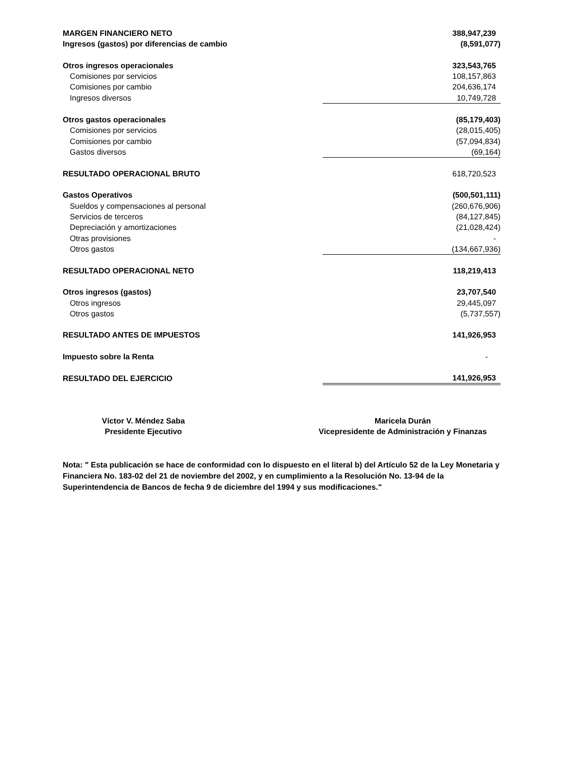| MARGEN FINANCIERO NETO | 388,947,239 |
| Ingresos (gastos) por diferencias de cambio | (8,591,077) |
| Otros ingresos operacionales | 323,543,765 |
| Comisiones por servicios | 108,157,863 |
| Comisiones por cambio | 204,636,174 |
| Ingresos diversos | 10,749,728 |
| Otros gastos operacionales | (85,179,403) |
| Comisiones por servicios | (28,015,405) |
| Comisiones por cambio | (57,094,834) |
| Gastos diversos | (69,164) |
| RESULTADO OPERACIONAL BRUTO | 618,720,523 |
| Gastos Operativos | (500,501,111) |
| Sueldos y compensaciones al personal | (260,676,906) |
| Servicios de terceros | (84,127,845) |
| Depreciación y amortizaciones | (21,028,424) |
| Otras provisiones | - |
| Otros gastos | (134,667,936) |
| RESULTADO OPERACIONAL NETO | 118,219,413 |
| Otros ingresos (gastos) | 23,707,540 |
| Otros ingresos | 29,445,097 |
| Otros gastos | (5,737,557) |
| RESULTADO ANTES DE IMPUESTOS | 141,926,953 |
| Impuesto sobre la Renta | - |
| RESULTADO DEL EJERCICIO | 141,926,953 |
Víctor V. Méndez Saba
Presidente Ejecutivo
Maricela Durán
Vicepresidente de Administración y Finanzas
Nota: " Esta publicación se hace de conformidad con lo dispuesto en el literal b) del Artículo 52 de la Ley Monetaria y Financiera No. 183-02 del 21 de noviembre del 2002, y en cumplimiento a la Resolución No. 13-94 de la Superintendencia de Bancos de fecha 9 de diciembre del 1994 y sus modificaciones."